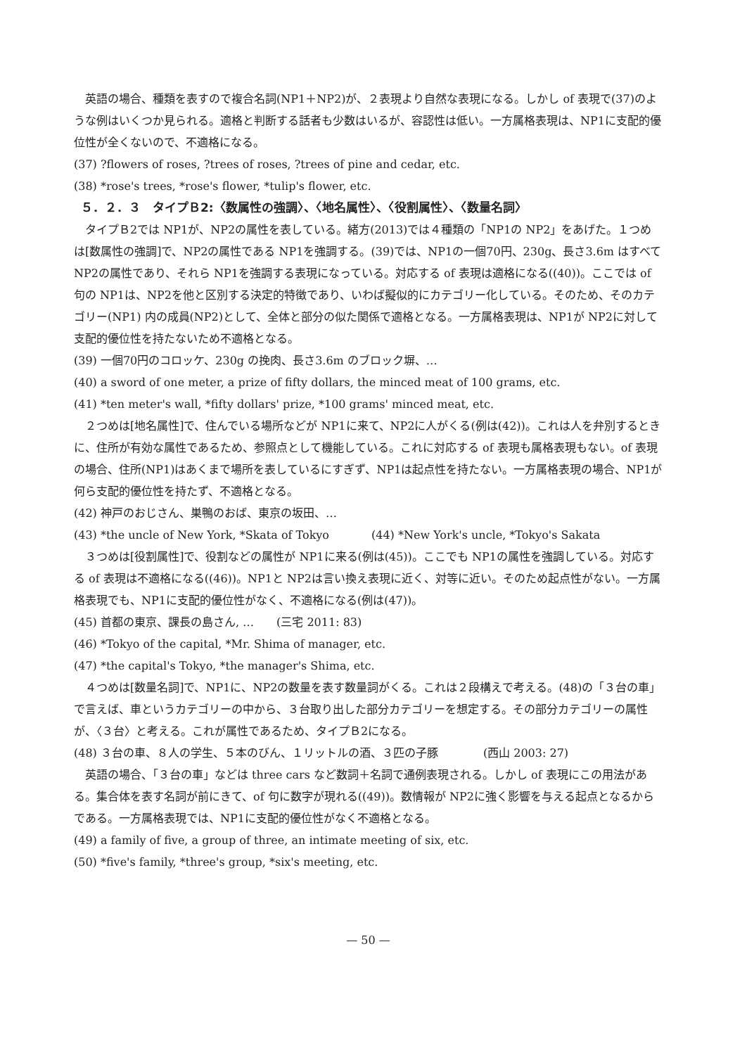英語の場合、種類を表すので複合名詞(NP1＋NP2)が、２表現より自然な表現になる。しかし of 表現で(37)のような例はいくつか見られる。適格と判断する話者も少数はいるが、容認性は低い。一方属格表現は、NP1に支配的優位性が全くないので、不適格になる。
(37) ?flowers of roses, ?trees of roses, ?trees of pine and cedar, etc.
(38) *rose's trees, *rose's flower, *tulip's flower, etc.
５．２．３　タイプＢ2:〈数属性の強調〉、〈地名属性〉、〈役割属性〉、〈数量名詞〉
タイプＢ2では NP1が、NP2の属性を表している。緒方(2013)では４種類の「NP1の NP2」をあげた。１つめは[数属性の強調]で、NP2の属性である NP1を強調する。(39)では、NP1の一個70円、230g、長さ3.6m はすべて NP2の属性であり、それら NP1を強調する表現になっている。対応する of 表現は適格になる((40))。ここでは of 句の NP1は、NP2を他と区別する決定的特徴であり、いわば擬似的にカテゴリー化している。そのため、そのカテゴリー(NP1) 内の成員(NP2)として、全体と部分の似た関係で適格となる。一方属格表現は、NP1が NP2に対して支配的優位性を持たないため不適格となる。
(39) 一個70円のコロッケ、230g の挽肉、長さ3.6m のブロック塀、…
(40) a sword of one meter, a prize of fifty dollars, the minced meat of 100 grams, etc.
(41) *ten meter's wall, *fifty dollars' prize, *100 grams' minced meat, etc.
２つめは[地名属性]で、住んでいる場所などが NP1に来て、NP2に人がくる(例は(42))。これは人を弁別するときに、住所が有効な属性であるため、参照点として機能している。これに対応する of 表現も属格表現もない。of 表現の場合、住所(NP1)はあくまで場所を表しているにすぎず、NP1は起点性を持たない。一方属格表現の場合、NP1が何ら支配的優位性を持たず、不適格となる。
(42) 神戸のおじさん、巣鴨のおば、東京の坂田、…
(43) *the uncle of New York, *Skata of Tokyo (44) *New York's uncle, *Tokyo's Sakata
３つめは[役割属性]で、役割などの属性が NP1に来る(例は(45))。ここでも NP1の属性を強調している。対応する of 表現は不適格になる((46))。NP1と NP2は言い換え表現に近く、対等に近い。そのため起点性がない。一方属格表現でも、NP1に支配的優位性がなく、不適格になる(例は(47))。
(45) 首都の東京、課長の島さん, …　　(三宅 2011: 83)
(46) *Tokyo of the capital, *Mr. Shima of manager, etc.
(47) *the capital's Tokyo, *the manager's Shima, etc.
４つめは[数量名詞]で、NP1に、NP2の数量を表す数量詞がくる。これは２段構えで考える。(48)の「３台の車」で言えば、車というカテゴリーの中から、３台取り出した部分カテゴリーを想定する。その部分カテゴリーの属性が、〈３台〉と考える。これが属性であるため、タイプＢ2になる。
(48) ３台の車、８人の学生、５本のびん、１リットルの酒、３匹の子豚　　　　(西山 2003: 27)
英語の場合、「３台の車」などは three cars など数詞＋名詞で通例表現される。しかし of 表現にこの用法がある。集合体を表す名詞が前にきて、of 句に数字が現れる((49))。数情報が NP2に強く影響を与える起点となるからである。一方属格表現では、NP1に支配的優位性がなく不適格となる。
(49) a family of five, a group of three, an intimate meeting of six, etc.
(50) *five's family, *three's group, *six's meeting, etc.
— 50 —